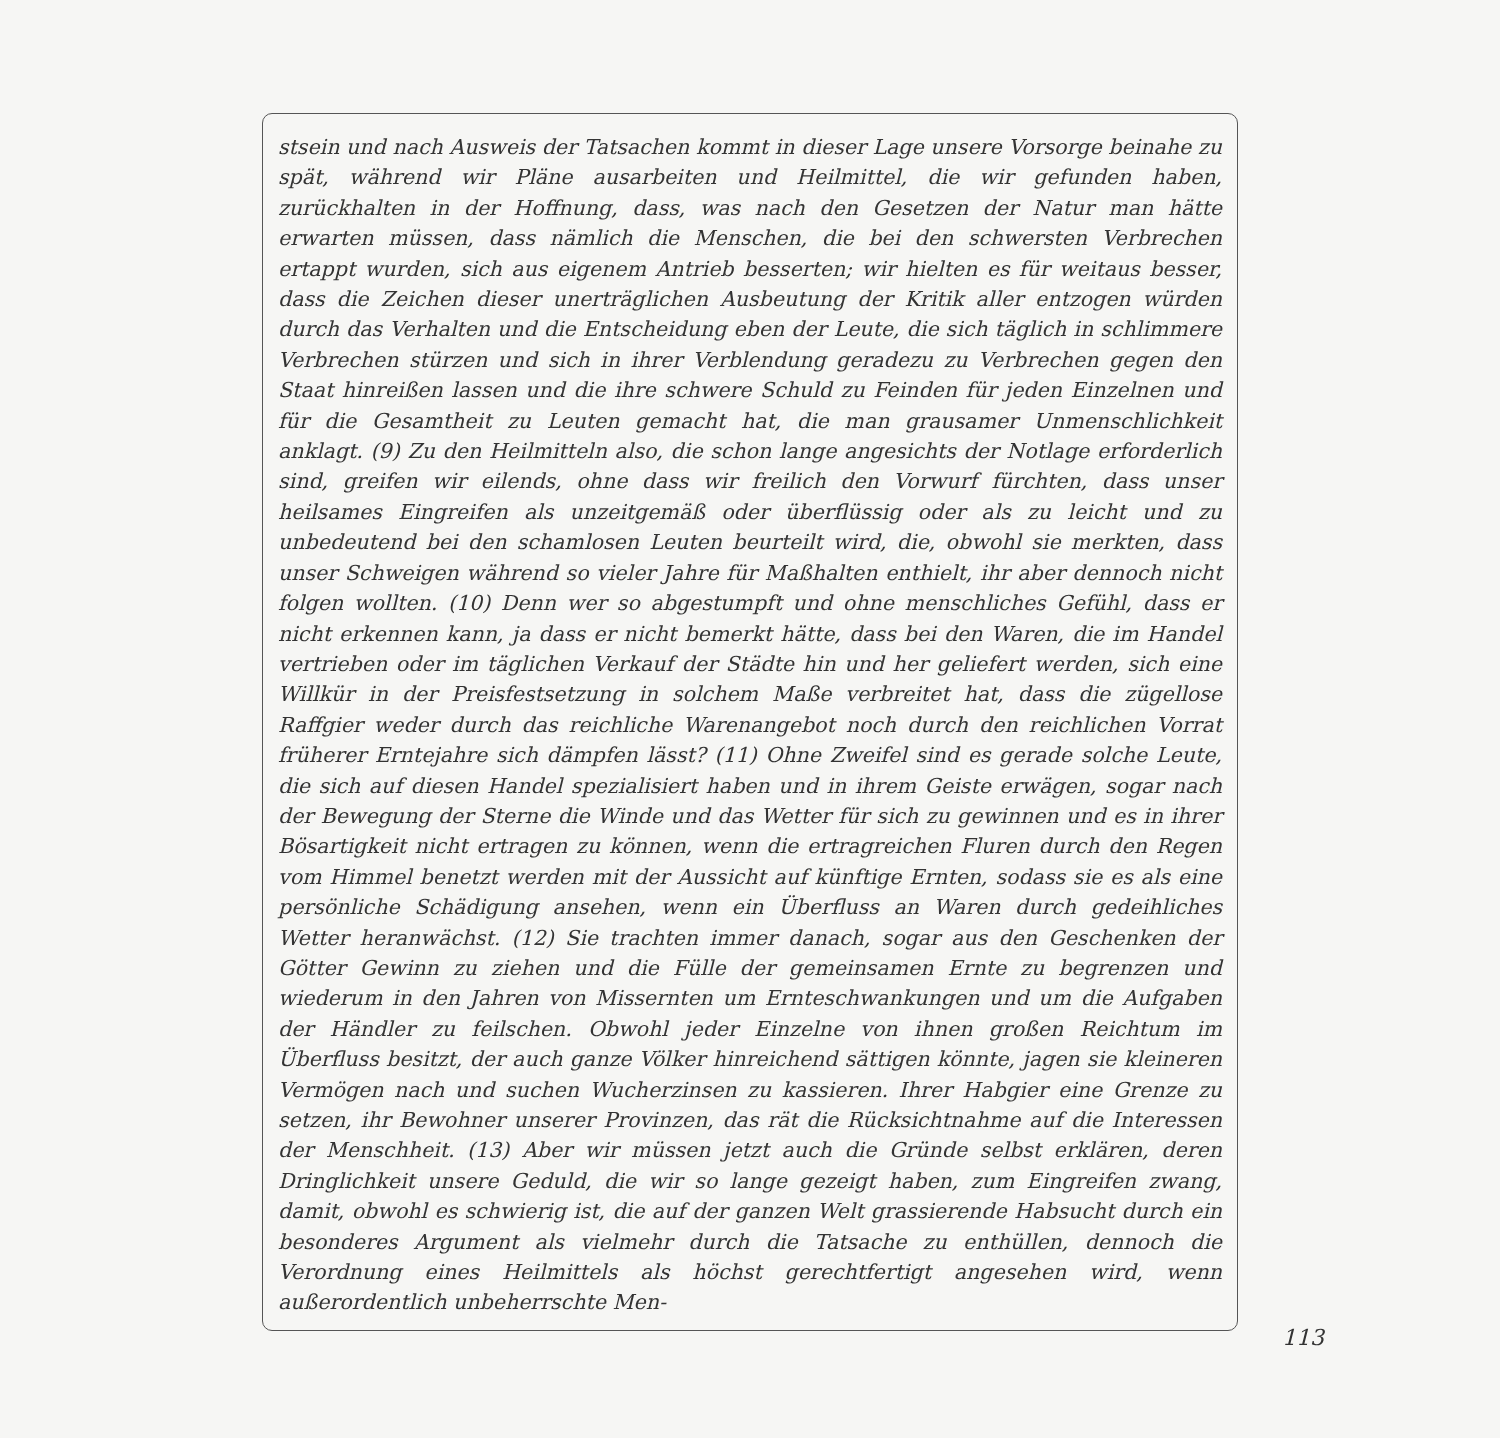stsein und nach Ausweis der Tatsachen kommt in dieser Lage unsere Vorsorge beinahe zu spät, während wir Pläne ausarbeiten und Heilmittel, die wir gefunden haben, zurückhalten in der Hoffnung, dass, was nach den Gesetzen der Natur man hätte erwarten müssen, dass nämlich die Menschen, die bei den schwersten Verbrechen ertappt wurden, sich aus eigenem Antrieb besserten; wir hielten es für weitaus besser, dass die Zeichen dieser unerträglichen Ausbeutung der Kritik aller entzogen würden durch das Verhalten und die Entscheidung eben der Leute, die sich täglich in schlimmere Verbrechen stürzen und sich in ihrer Verblendung geradezu zu Verbrechen gegen den Staat hinreißen lassen und die ihre schwere Schuld zu Feinden für jeden Einzelnen und für die Gesamtheit zu Leuten gemacht hat, die man grausamer Unmenschlichkeit anklagt. (9) Zu den Heilmitteln also, die schon lange angesichts der Notlage erforderlich sind, greifen wir eilends, ohne dass wir freilich den Vorwurf fürchten, dass unser heilsames Eingreifen als unzeitgemäß oder überflüssig oder als zu leicht und zu unbedeutend bei den schamlosen Leuten beurteilt wird, die, obwohl sie merkten, dass unser Schweigen während so vieler Jahre für Maßhalten enthielt, ihr aber dennoch nicht folgen wollten. (10) Denn wer so abgestumpft und ohne menschliches Gefühl, dass er nicht erkennen kann, ja dass er nicht bemerkt hätte, dass bei den Waren, die im Handel vertrieben oder im täglichen Verkauf der Städte hin und her geliefert werden, sich eine Willkür in der Preisfestsetzung in solchem Maße verbreitet hat, dass die zügellose Raffgier weder durch das reichliche Warenangebot noch durch den reichlichen Vorrat früherer Erntejahre sich dämpfen lässt? (11) Ohne Zweifel sind es gerade solche Leute, die sich auf diesen Handel spezialisiert haben und in ihrem Geiste erwägen, sogar nach der Bewegung der Sterne die Winde und das Wetter für sich zu gewinnen und es in ihrer Bösartigkeit nicht ertragen zu können, wenn die ertragreichen Fluren durch den Regen vom Himmel benetzt werden mit der Aussicht auf künftige Ernten, sodass sie es als eine persönliche Schädigung ansehen, wenn ein Überfluss an Waren durch gedeihliches Wetter heranwächst. (12) Sie trachten immer danach, sogar aus den Geschenken der Götter Gewinn zu ziehen und die Fülle der gemeinsamen Ernte zu begrenzen und wiederum in den Jahren von Missernten um Ernteschwankungen und um die Aufgaben der Händler zu feilschen. Obwohl jeder Einzelne von ihnen großen Reichtum im Überfluss besitzt, der auch ganze Völker hinreichend sättigen könnte, jagen sie kleineren Vermögen nach und suchen Wucherzinsen zu kassieren. Ihrer Habgier eine Grenze zu setzen, ihr Bewohner unserer Provinzen, das rät die Rücksichtnahme auf die Interessen der Menschheit. (13) Aber wir müssen jetzt auch die Gründe selbst erklären, deren Dringlichkeit unsere Geduld, die wir so lange gezeigt haben, zum Eingreifen zwang, damit, obwohl es schwierig ist, die auf der ganzen Welt grassierende Habsucht durch ein besonderes Argument als vielmehr durch die Tatsache zu enthüllen, dennoch die Verordnung eines Heilmittels als höchst gerechtfertigt angesehen wird, wenn außerordentlich unbeherrschte Men-
113